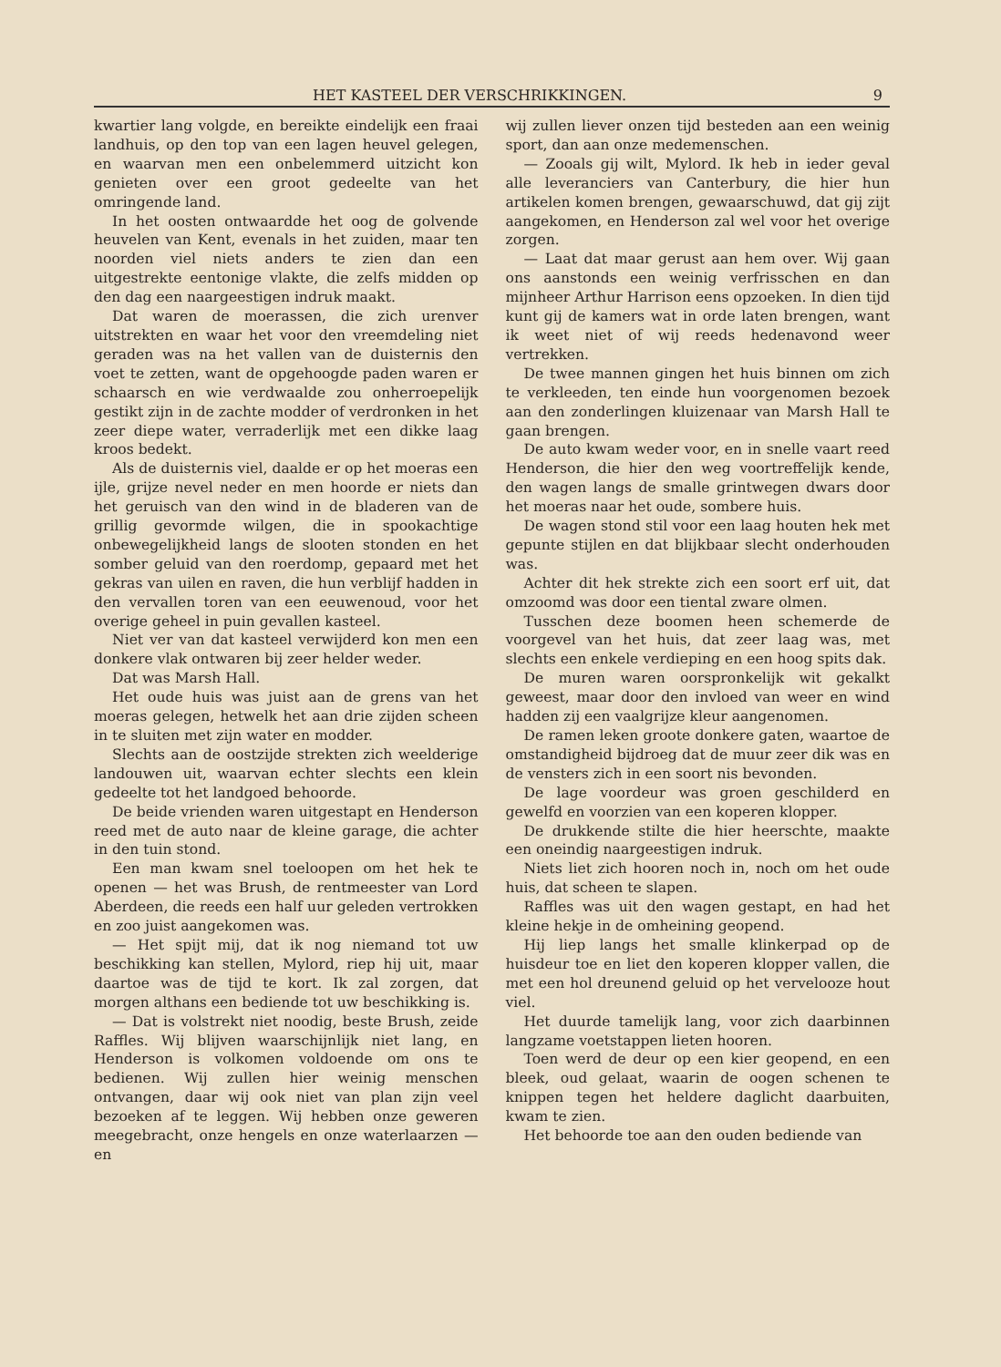HET KASTEEL DER VERSCHRIKKINGEN. 9
kwartier lang volgde, en bereikte eindelijk een fraai landhuis, op den top van een lagen heuvel gelegen, en waarvan men een onbelemmerd uitzicht kon genieten over een groot gedeelte van het omringende land.
In het oosten ontwaardde het oog de golvende heuvelen van Kent, evenals in het zuiden, maar ten noorden viel niets anders te zien dan een uitgestrekte eentonige vlakte, die zelfs midden op den dag een naargeestigen indruk maakt.
Dat waren de moerassen, die zich urenver uitstrekten en waar het voor den vreemdeling niet geraden was na het vallen van de duisternis den voet te zetten, want de opgehoogde paden waren er schaarsch en wie verdwaalde zou onherroepelijk gestikt zijn in de zachte modder of verdronken in het zeer diepe water, verraderlijk met een dikke laag kroos bedekt.
Als de duisternis viel, daalde er op het moeras een ijle, grijze nevel neder en men hoorde er niets dan het geruisch van den wind in de bladeren van de grillig gevormde wilgen, die in spookachtige onbewegelijkheid langs de slooten stonden en het somber geluid van den roerdomp, gepaard met het gekras van uilen en raven, die hun verblijf hadden in den vervallen toren van een eeuwenoud, voor het overige geheel in puin gevallen kasteel.
Niet ver van dat kasteel verwijderd kon men een donkere vlak ontwaren bij zeer helder weder.
Dat was Marsh Hall.
Het oude huis was juist aan de grens van het moeras gelegen, hetwelk het aan drie zijden scheen in te sluiten met zijn water en modder.
Slechts aan de oostzijde strekten zich weelderige landouwen uit, waarvan echter slechts een klein gedeelte tot het landgoed behoorde.
De beide vrienden waren uitgestapt en Henderson reed met de auto naar de kleine garage, die achter in den tuin stond.
Een man kwam snel toeloopen om het hek te openen — het was Brush, de rentmeester van Lord Aberdeen, die reeds een half uur geleden vertrokken en zoo juist aangekomen was.
— Het spijt mij, dat ik nog niemand tot uw beschikking kan stellen, Mylord, riep hij uit, maar daartoe was de tijd te kort. Ik zal zorgen, dat morgen althans een bediende tot uw beschikking is.
— Dat is volstrekt niet noodig, beste Brush, zeide Raffles. Wij blijven waarschijnlijk niet lang, en Henderson is volkomen voldoende om ons te bedienen. Wij zullen hier weinig menschen ontvangen, daar wij ook niet van plan zijn veel bezoeken af te leggen. Wij hebben onze geweren meegebracht, onze hengels en onze waterlaarzen — en
wij zullen liever onzen tijd besteden aan een weinig sport, dan aan onze medemenschen.
— Zooals gij wilt, Mylord. Ik heb in ieder geval alle leveranciers van Canterbury, die hier hun artikelen komen brengen, gewaarschuwd, dat gij zijt aangekomen, en Henderson zal wel voor het overige zorgen.
— Laat dat maar gerust aan hem over. Wij gaan ons aanstonds een weinig verfrisschen en dan mijnheer Arthur Harrison eens opzoeken. In dien tijd kunt gij de kamers wat in orde laten brengen, want ik weet niet of wij reeds hedenavond weer vertrekken.
De twee mannen gingen het huis binnen om zich te verkleeden, ten einde hun voorgenomen bezoek aan den zonderlingen kluizenaar van Marsh Hall te gaan brengen.
De auto kwam weder voor, en in snelle vaart reed Henderson, die hier den weg voortreffelijk kende, den wagen langs de smalle grintwegen dwars door het moeras naar het oude, sombere huis.
De wagen stond stil voor een laag houten hek met gepunte stijlen en dat blijkbaar slecht onderhouden was.
Achter dit hek strekte zich een soort erf uit, dat omzoomd was door een tiental zware olmen.
Tusschen deze boomen heen schemerde de voorgevel van het huis, dat zeer laag was, met slechts een enkele verdieping en een hoog spits dak.
De muren waren oorspronkelijk wit gekalkt geweest, maar door den invloed van weer en wind hadden zij een vaalgrijze kleur aangenomen.
De ramen leken groote donkere gaten, waartoe de omstandigheid bijdroeg dat de muur zeer dik was en de vensters zich in een soort nis bevonden.
De lage voordeur was groen geschilderd en gewelfd en voorzien van een koperen klopper.
De drukkende stilte die hier heerschte, maakte een oneindig naargeestigen indruk.
Niets liet zich hooren noch in, noch om het oude huis, dat scheen te slapen.
Raffles was uit den wagen gestapt, en had het kleine hekje in de omheining geopend.
Hij liep langs het smalle klinkerpad op de huisdeur toe en liet den koperen klopper vallen, die met een hol dreunend geluid op het vervelooze hout viel.
Het duurde tamelijk lang, voor zich daarbinnen langzame voetstappen lieten hooren.
Toen werd de deur op een kier geopend, en een bleek, oud gelaat, waarin de oogen schenen te knippen tegen het heldere daglicht daarbuiten, kwam te zien.
Het behoorde toe aan den ouden bediende van